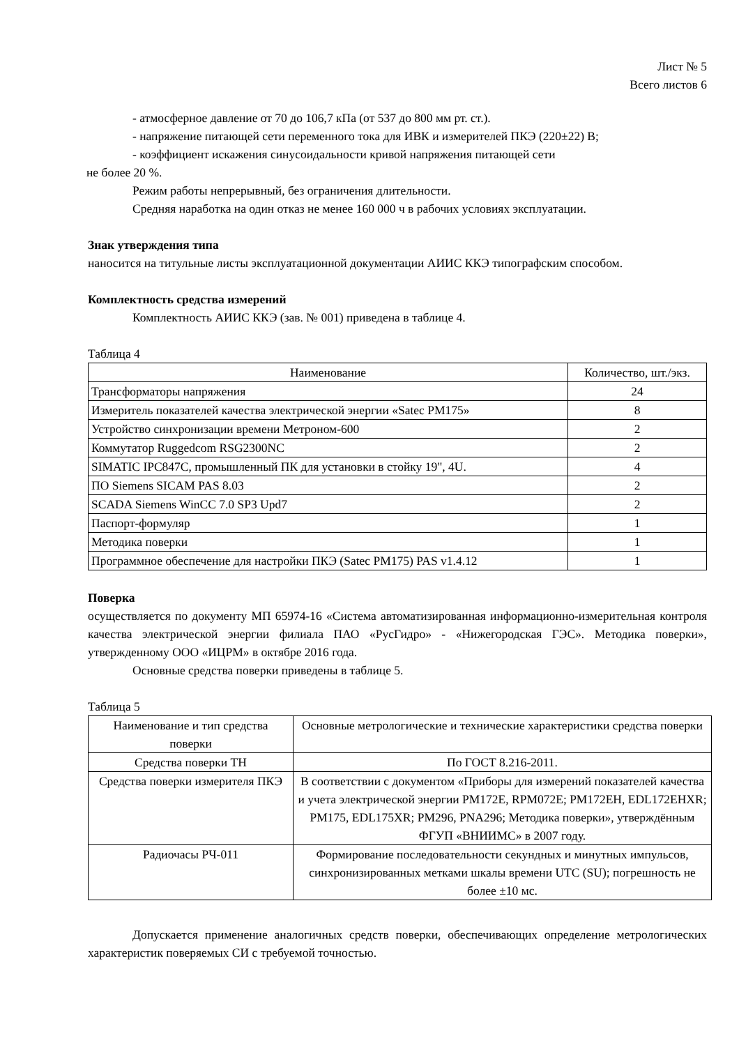Лист № 5
Всего листов 6
- атмосферное давление от 70 до 106,7 кПа (от 537 до 800 мм рт. ст.).
- напряжение питающей сети переменного тока для ИВК и измерителей ПКЭ (220±22) В;
- коэффициент искажения синусоидальности кривой напряжения питающей сети
не более 20 %.
Режим работы непрерывный, без ограничения длительности.
Средняя наработка на один отказ не менее 160 000 ч в рабочих условиях эксплуатации.
Знак утверждения типа
наносится на титульные листы эксплуатационной документации АИИС ККЭ типографским способом.
Комплектность средства измерений
Комплектность АИИС ККЭ (зав. № 001) приведена в таблице 4.
Таблица 4
| Наименование | Количество, шт./экз. |
| --- | --- |
| Трансформаторы напряжения | 24 |
| Измеритель показателей качества электрической энергии «Satec PM175» | 8 |
| Устройство синхронизации времени Метроном-600 | 2 |
| Коммутатор Ruggedcom RSG2300NC | 2 |
| SIMATIC IPC847C, промышленный ПК для установки в стойку 19", 4U. | 4 |
| ПО Siemens SICAM PAS 8.03 | 2 |
| SCADA Siemens WinCC 7.0 SP3 Upd7 | 2 |
| Паспорт-формуляр | 1 |
| Методика поверки | 1 |
| Программное обеспечение для настройки ПКЭ (Satec PM175) PAS v1.4.12 | 1 |
Поверка
осуществляется по документу МП 65974-16 «Система автоматизированная информационно-измерительная контроля качества электрической энергии филиала ПАО «РусГидро» - «Нижегородская ГЭС». Методика поверки», утвержденному ООО «ИЦРМ» в октябре 2016 года.
Основные средства поверки приведены в таблице 5.
Таблица 5
| Наименование и тип средства поверки | Основные метрологические и технические характеристики средства поверки |
| --- | --- |
| Средства поверки ТН | По ГОСТ 8.216-2011. |
| Средства поверки измерителя ПКЭ | В соответствии с документом «Приборы для измерений показателей качества и учета электрической энергии PM172E, RPM072E; PM172EH, EDL172EHXR; PM175, EDL175XR; PM296, PNA296; Методика поверки», утверждённым ФГУП «ВНИИМС» в 2007 году. |
| Радиочасы РЧ-011 | Формирование последовательности секундных и минутных импульсов, синхронизированных метками шкалы времени UTC (SU); погрешность не более ±10 мс. |
Допускается применение аналогичных средств поверки, обеспечивающих определение метрологических характеристик поверяемых СИ с требуемой точностью.